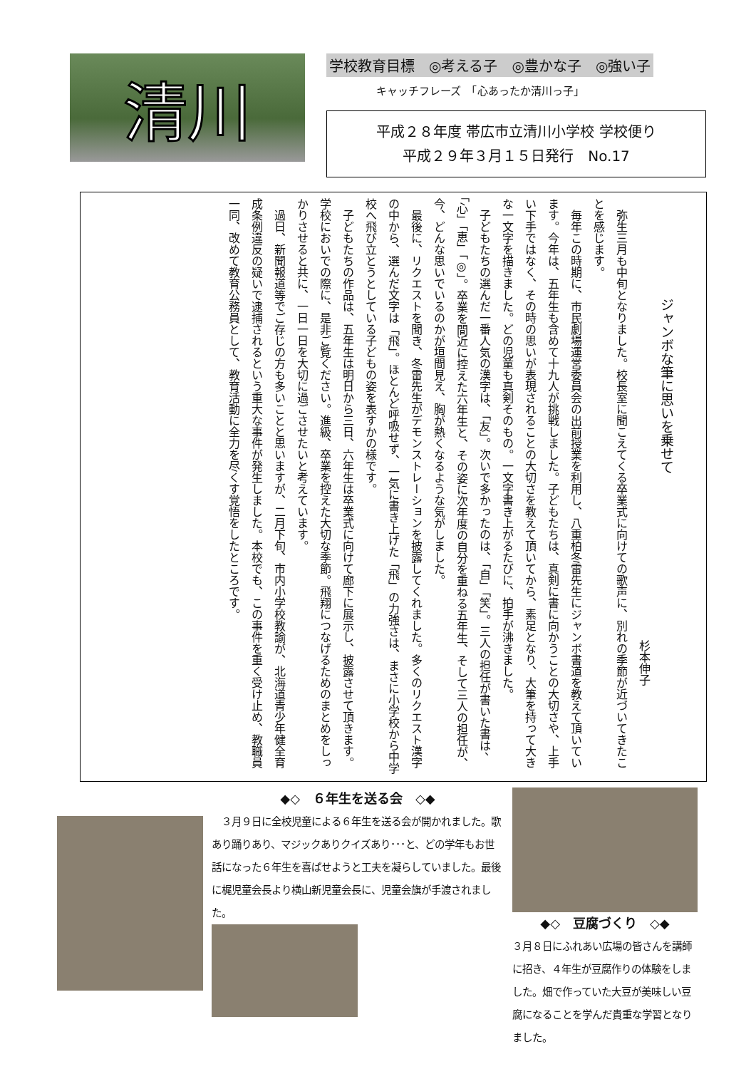清川
学校教育目標　◎考える子　◎豊かな子　◎強い子
キャッチフレーズ　「心あったか清川っ子」
平成２８年度 帯広市立清川小学校 学校便り
平成２９年３月１５日発行　No.17
ジャンボな筆に思いを乗せて
杉本伸子
　弥生三月も中旬となりました。校長室に聞こえてくる卒業式に向けての歌声に、別れの季節が近づいてきたことを感じます。
　毎年この時期に、市民劇場運営委員会の出前授業を利用し、八重柏冬雷先生にジャンボ書道を教えて頂いています。今年は、五年生も含めて十九人が挑戦しました。子どもたちは、真剣に書に向かうことの大切さや、上手い下手ではなく、その時の思いが表現されることの大切さを教えて頂いてから、素足となり、大筆を持って大きな一文字を描きました。どの児童も真剣そのもの。一文字書き上がるたびに、拍手が沸きました。
　子どもたちの選んだ一番人気の漢字は、「友」。次いで多かったのは、「自」「笑」。三人の担任が書いた書は、「心」「恵」「◎」。卒業を間近に控えた六年生と、その姿に次年度の自分を重ねる五年生、そして三人の担任が、今、どんな思いでいるのかが垣間見え、胸が熱くなるような気がしました。
　最後に、リクエストを聞き、冬雷先生がデモンストレーションを披露してくれました。多くのリクエスト漢字の中から、選んだ文字は「飛」。ほとんど呼吸せず、一気に書き上げた「飛」の力強さは、まさに小学校から中学校へ飛び立とうとしている子どもの姿を表すかの様です。
　子どもたちの作品は、五年生は明日から三日、六年生は卒業式に向けて廊下に展示し、披露させて頂きます。学校においでの際に、是非ご覧ください。進級、卒業を控えた大切な季節。飛翔につなげるためのまとめをしっかりさせると共に、一日一日を大切に過ごさせたいと考えています。
　過日、新聞報道等でご存じの方も多いことと思いますが、二月下旬、市内小学校教諭が、北海道青少年健全育成条例違反の疑いで逮捕されるという重大な事件が発生しました。本校でも、この事件を重く受け止め、教職員一同、改めて教育公務員として、教育活動に全力を尽くす覚悟をしたところです。
◆◇　６年生を送る会　◇◆
　３月９日に全校児童による６年生を送る会が開かれました。歌あり踊りあり、マジックありクイズあり･･･と、どの学年もお世話になった６年生を喜ばせようと工夫を凝らしていました。最後に梶児童会長より横山新児童会長に、児童会旗が手渡されました。
◆◇　豆腐づくり　◇◆
３月８日にふれあい広場の皆さんを講師に招き、４年生が豆腐作りの体験をしました。畑で作っていた大豆が美味しい豆腐になることを学んだ貴重な学習となりました。